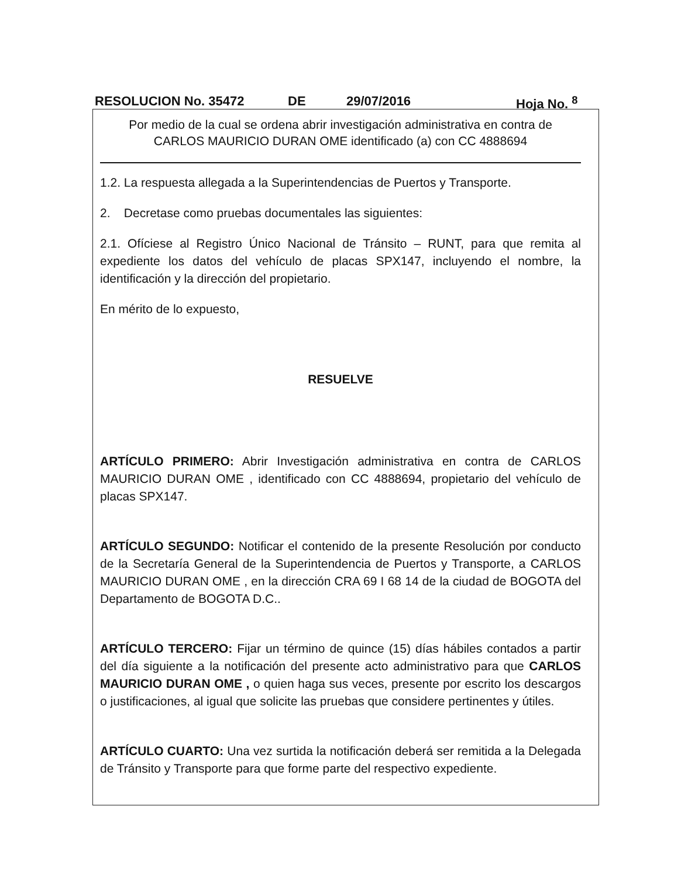RESOLUCION No. 35472 DE 29/07/2016 Hoja No. <sup>8</sup>
Por medio de la cual se ordena abrir investigación administrativa en contra de
CARLOS MAURICIO DURAN OME identificado (a) con CC 4888694
1.2. La respuesta allegada a la Superintendencias de Puertos y Transporte.
2. Decretase como pruebas documentales las siguientes:
2.1. Ofíciese al Registro Único Nacional de Tránsito – RUNT, para que remita al expediente los datos del vehículo de placas SPX147, incluyendo el nombre, la identificación y la dirección del propietario.
En mérito de lo expuesto,
RESUELVE
ARTÍCULO PRIMERO: Abrir Investigación administrativa en contra de CARLOS MAURICIO DURAN OME , identificado con CC 4888694, propietario del vehículo de placas SPX147.
ARTÍCULO SEGUNDO: Notificar el contenido de la presente Resolución por conducto de la Secretaría General de la Superintendencia de Puertos y Transporte, a CARLOS MAURICIO DURAN OME , en la dirección CRA 69 I 68 14 de la ciudad de BOGOTA del Departamento de BOGOTA D.C..
ARTÍCULO TERCERO: Fijar un término de quince (15) días hábiles contados a partir del día siguiente a la notificación del presente acto administrativo para que CARLOS MAURICIO DURAN OME , o quien haga sus veces, presente por escrito los descargos o justificaciones, al igual que solicite las pruebas que considere pertinentes y útiles.
ARTÍCULO CUARTO: Una vez surtida la notificación deberá ser remitida a la Delegada de Tránsito y Transporte para que forme parte del respectivo expediente.